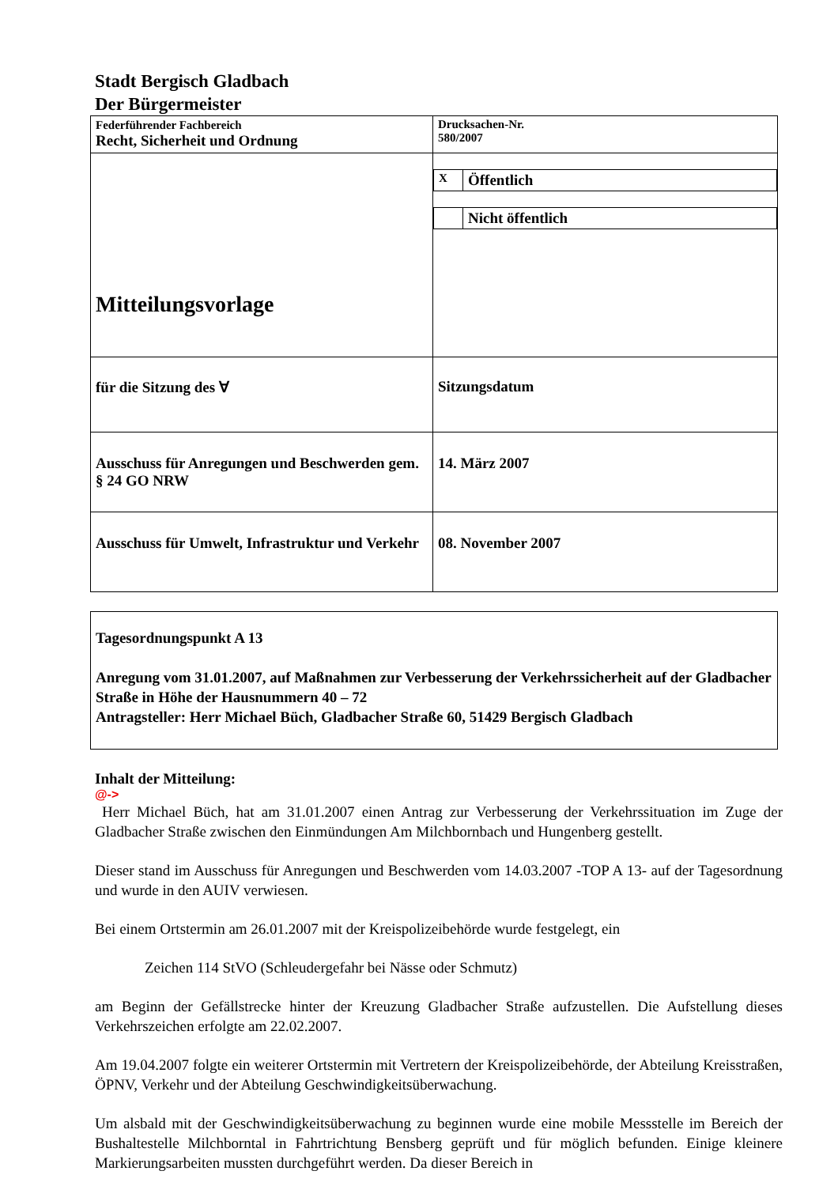Stadt Bergisch Gladbach
Der Bürgermeister
| Federführender Fachbereich Recht, Sicherheit und Ordnung | Drucksachen-Nr. 580/2007 |
| Mitteilungsvorlage | / X / Öffentlich / / / Nicht öffentlich / |
| für die Sitzung des ∀ | Sitzungsdatum |
| Ausschuss für Anregungen und Beschwerden gem. § 24 GO NRW | 14. März 2007 |
| Ausschuss für Umwelt, Infrastruktur und Verkehr | 08. November 2007 |
Tagesordnungspunkt A 13
Anregung vom 31.01.2007, auf Maßnahmen zur Verbesserung der Verkehrssicherheit auf der Gladbacher Straße in Höhe der Hausnummern 40 – 72
Antragsteller: Herr Michael Büch, Gladbacher Straße 60, 51429 Bergisch Gladbach
Inhalt der Mitteilung:
@->
Herr Michael Büch, hat am 31.01.2007 einen Antrag zur Verbesserung der Verkehrssituation im Zuge der Gladbacher Straße zwischen den Einmündungen Am Milchbornbach und Hungenberg gestellt.
Dieser stand im Ausschuss für Anregungen und Beschwerden vom 14.03.2007 -TOP A 13- auf der Tagesordnung und wurde in den AUIV verwiesen.
Bei einem Ortstermin am 26.01.2007 mit der Kreispolizeibehörde wurde festgelegt, ein
Zeichen 114 StVO (Schleudergefahr bei Nässe oder Schmutz)
am Beginn der Gefällstrecke hinter der Kreuzung Gladbacher Straße aufzustellen. Die Aufstellung dieses Verkehrszeichen erfolgte am 22.02.2007.
Am 19.04.2007 folgte ein weiterer Ortstermin mit Vertretern der Kreispolizeibehörde, der Abteilung Kreisstraßen, ÖPNV, Verkehr und der Abteilung Geschwindigkeitsüberwachung.
Um alsbald mit der Geschwindigkeitsüberwachung zu beginnen wurde eine mobile Messstelle im Bereich der Bushaltestelle Milchborntal in Fahrtrichtung Bensberg geprüft und für möglich befunden. Einige kleinere Markierungsarbeiten mussten durchgeführt werden. Da dieser Bereich in